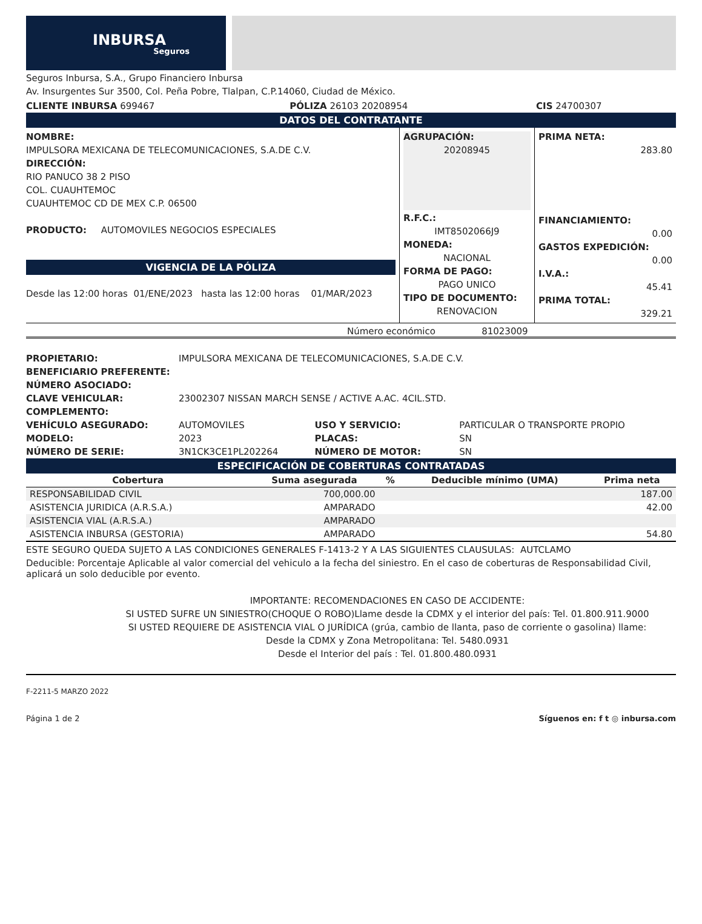INBURSA
Seguros
Seguros Inbursa, S.A., Grupo Financiero Inbursa
Av. Insurgentes Sur 3500, Col. Peña Pobre, Tlalpan, C.P.14060, Ciudad de México.
| CLIENTE INBURSA 699467 | PÓLIZA 26103 20208954 | CIS 24700307 |
DATOS DEL CONTRATANTE
| NOMBRE: IMPULSORA MEXICANA DE TELECOMUNICACIONES, S.A.DE C.V. DIRECCIÓN: RIO PANUCO 38 2 PISO COL. CUAUHTEMOC CUAUHTEMOC CD DE MEX C.P. 06500 PRODUCTO: AUTOMOVILES NEGOCIOS ESPECIALES VIGENCIA DE LA PÓLIZA Desde las 12:00 horas 01/ENE/2023 hasta las 12:00 horas 01/MAR/2023 | AGRUPACIÓN: 20208945 R.F.C.: IMT8502066J9 MONEDA: NACIONAL FORMA DE PAGO: PAGO UNICO TIPO DE DOCUMENTO: RENOVACION | PRIMA NETA: 283.80 FINANCIAMIENTO: 0.00 GASTOS EXPEDICIÓN: 0.00 I.V.A.: 45.41 PRIMA TOTAL: 329.21 |
Número económico 81023009
| PROPIETARIO: | IMPULSORA MEXICANA DE TELECOMUNICACIONES, S.A.DE C.V. | | |
| BENEFICIARIO PREFERENTE: | | | |
| NÚMERO ASOCIADO: | | | |
| CLAVE VEHICULAR: | 23002307 NISSAN MARCH SENSE / ACTIVE A.AC. 4CIL.STD. | | |
| COMPLEMENTO: | | | |
| VEHÍCULO ASEGURADO: | AUTOMOVILES | USO Y SERVICIO: | PARTICULAR O TRANSPORTE PROPIO |
| MODELO: | 2023 | PLACAS: | SN |
| NÚMERO DE SERIE: | 3N1CK3CE1PL202264 | NÚMERO DE MOTOR: | SN |
ESPECIFICACIÓN DE COBERTURAS CONTRATADAS
| Cobertura | Suma asegurada | % | Deducible mínimo (UMA) | Prima neta |
| --- | --- | --- | --- | --- |
| RESPONSABILIDAD CIVIL | 700,000.00 | | | 187.00 |
| ASISTENCIA JURIDICA (A.R.S.A.) | AMPARADO | | | 42.00 |
| ASISTENCIA VIAL (A.R.S.A.) | AMPARADO | | | |
| ASISTENCIA INBURSA (GESTORIA) | AMPARADO | | | 54.80 |
ESTE SEGURO QUEDA SUJETO A LAS CONDICIONES GENERALES F-1413-2 Y A LAS SIGUIENTES CLAUSULAS: AUTCLAMO
Deducible: Porcentaje Aplicable al valor comercial del vehiculo a la fecha del siniestro. En el caso de coberturas de Responsabilidad Civil, aplicará un solo deducible por evento.
IMPORTANTE: RECOMENDACIONES EN CASO DE ACCIDENTE:
SI USTED SUFRE UN SINIESTRO(CHOQUE O ROBO)Llame desde la CDMX y el interior del país: Tel. 01.800.911.9000
SI USTED REQUIERE DE ASISTENCIA VIAL O JURÍDICA (grúa, cambio de llanta, paso de corriente o gasolina) llame:
Desde la CDMX y Zona Metropolitana: Tel. 5480.0931
Desde el Interior del país : Tel. 01.800.480.0931
F-2211-5 MARZO 2022
Página 1 de 2 Síguenos en: f t ◎ inbursa.com